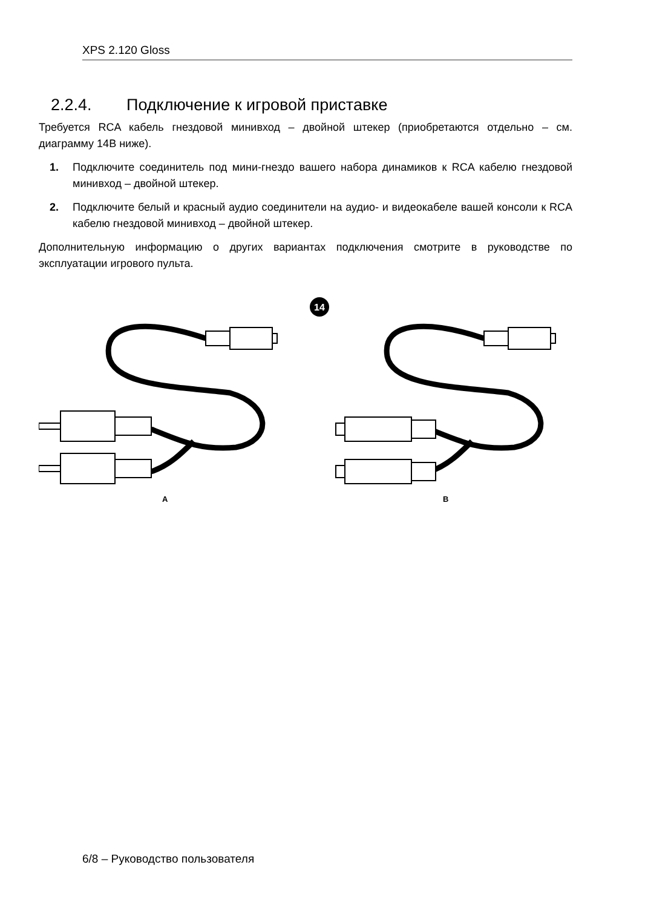XPS 2.120 Gloss
2.2.4. Подключение к игровой приставке
Требуется RCA кабель гнездовой минивход – двойной штекер (приобретаются отдельно – см. диаграмму 14B ниже).
1. Подключите соединитель под мини-гнездо вашего набора динамиков к RCA кабелю гнездовой минивход – двойной штекер.
2. Подключите белый и красный аудио соединители на аудио- и видеокабеле вашей консоли к RCA кабелю гнездовой минивход – двойной штекер.
Дополнительную информацию о других вариантах подключения смотрите в руководстве по эксплуатации игрового пульта.
14
A
B
6/8 – Руководство пользователя